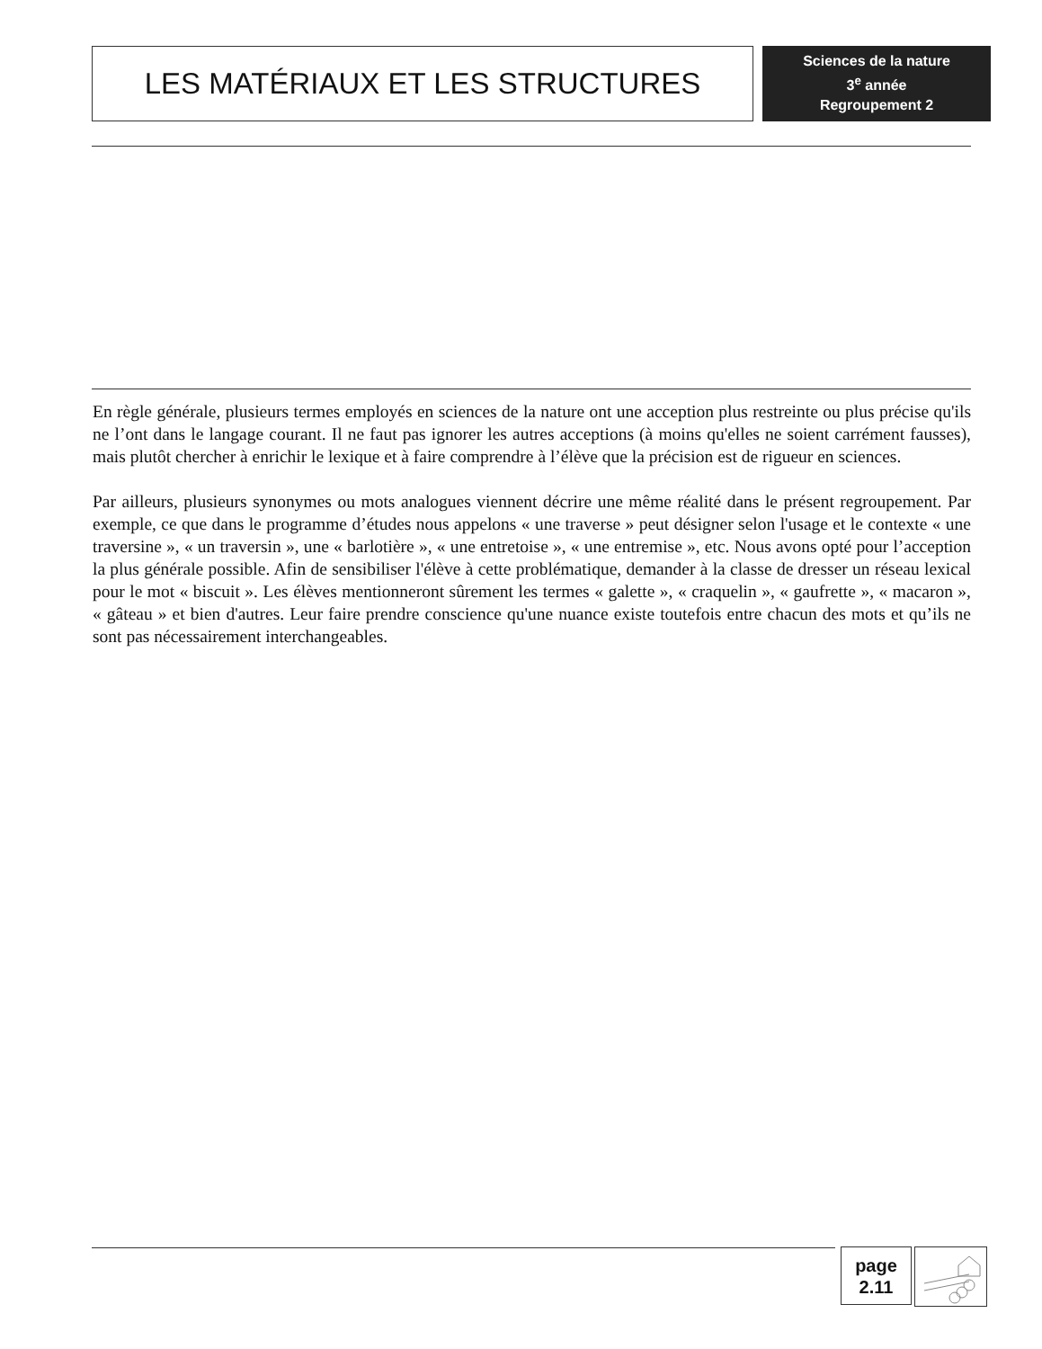LES MATÉRIAUX ET LES STRUCTURES
Sciences de la nature
3<sup>e</sup> année
Regroupement 2
En règle générale, plusieurs termes employés en sciences de la nature ont une acception plus restreinte ou plus précise qu'ils ne l’ont dans le langage courant. Il ne faut pas ignorer les autres acceptions (à moins qu'elles ne soient carrément fausses), mais plutôt chercher à enrichir le lexique et à faire comprendre à l’élève que la précision est de rigueur en sciences.
Par ailleurs, plusieurs synonymes ou mots analogues viennent décrire une même réalité dans le présent regroupement. Par exemple, ce que dans le programme d’études nous appelons « une traverse » peut désigner selon l'usage et le contexte « une traversine », « un traversin », une « barlotière », « une entretoise », « une entremise », etc. Nous avons opté pour l’acception la plus générale possible. Afin de sensibiliser l'élève à cette problématique, demander à la classe de dresser un réseau lexical pour le mot « biscuit ». Les élèves mentionneront sûrement les termes « galette », « craquelin », « gaufrette », « macaron », « gâteau » et bien d'autres. Leur faire prendre conscience qu'une nuance existe toutefois entre chacun des mots et qu’ils ne sont pas nécessairement interchangeables.
page
2.11